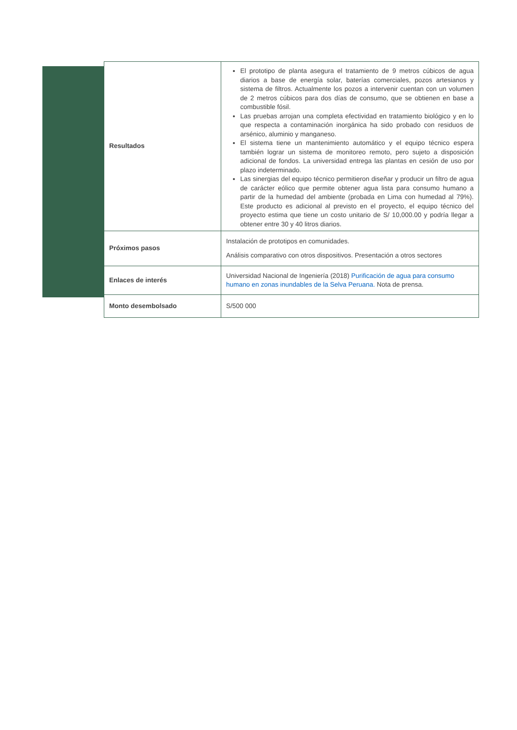| Resultados | El prototipo de planta asegura el tratamiento de 9 metros cúbicos de agua diarios a base de energía solar, baterías comerciales, pozos artesianos y sistema de filtros. Actualmente los pozos a intervenir cuentan con un volumen de 2 metros cúbicos para dos días de consumo, que se obtienen en base a combustible fósil. Las pruebas arrojan una completa efectividad en tratamiento biológico y en lo que respecta a contaminación inorgánica ha sido probado con residuos de arsénico, aluminio y manganeso. El sistema tiene un mantenimiento automático y el equipo técnico espera también lograr un sistema de monitoreo remoto, pero sujeto a disposición adicional de fondos. La universidad entrega las plantas en cesión de uso por plazo indeterminado. Las sinergias del equipo técnico permitieron diseñar y producir un filtro de agua de carácter eólico que permite obtener agua lista para consumo humano a partir de la humedad del ambiente (probada en Lima con humedad al 79%). Este producto es adicional al previsto en el proyecto, el equipo técnico del proyecto estima que tiene un costo unitario de S/ 10,000.00 y podría llegar a obtener entre 30 y 40 litros diarios. |
| Próximos pasos | Instalación de prototipos en comunidades. Análisis comparativo con otros dispositivos. Presentación a otros sectores |
| Enlaces de interés | Universidad Nacional de Ingeniería (2018) Purificación de agua para consumo humano en zonas inundables de la Selva Peruana. Nota de prensa. |
| Monto desembolsado | S/500 000 |